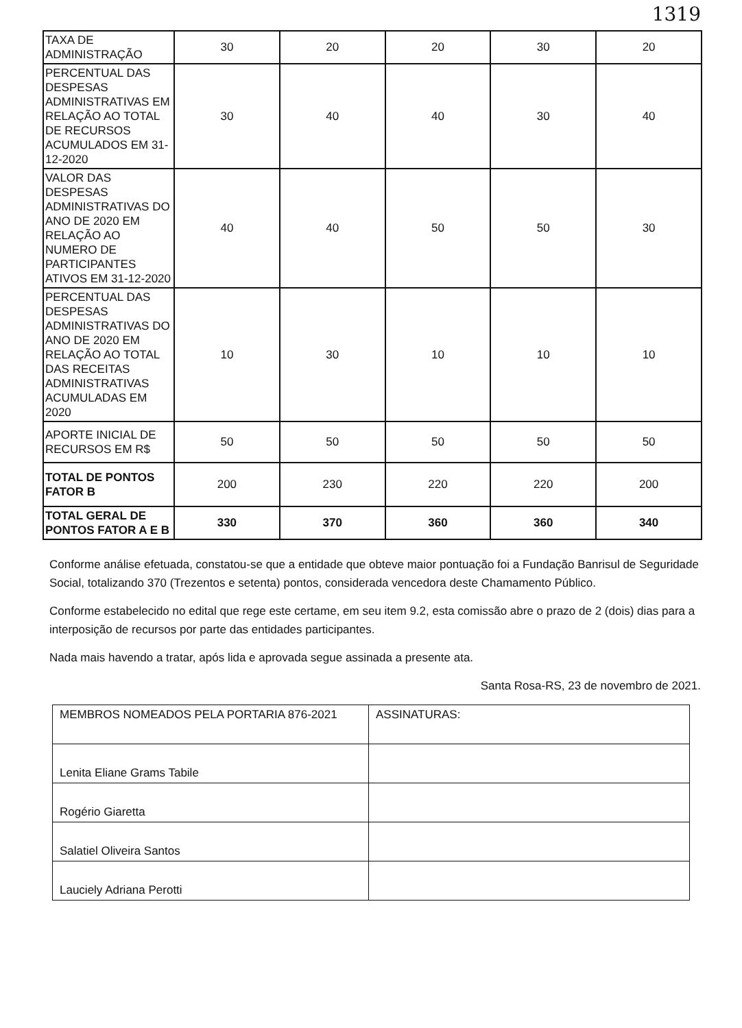1319
| TAXA DE ADMINISTRAÇÃO | 30 | 20 | 20 | 30 | 20 |
| PERCENTUAL DAS DESPESAS ADMINISTRATIVAS EM RELAÇÃO AO TOTAL DE RECURSOS ACUMULADOS EM 31-12-2020 | 30 | 40 | 40 | 30 | 40 |
| VALOR DAS DESPESAS ADMINISTRATIVAS DO ANO DE 2020 EM RELAÇÃO AO NUMERO DE PARTICIPANTES ATIVOS EM 31-12-2020 | 40 | 40 | 50 | 50 | 30 |
| PERCENTUAL DAS DESPESAS ADMINISTRATIVAS DO ANO DE 2020 EM RELAÇÃO AO TOTAL DAS RECEITAS ADMINISTRATIVAS ACUMULADAS EM 2020 | 10 | 30 | 10 | 10 | 10 |
| APORTE INICIAL DE RECURSOS EM R$ | 50 | 50 | 50 | 50 | 50 |
| TOTAL DE PONTOS FATOR B | 200 | 230 | 220 | 220 | 200 |
| TOTAL GERAL DE PONTOS FATOR A E B | 330 | 370 | 360 | 360 | 340 |
Conforme análise efetuada, constatou-se que a entidade que obteve maior pontuação foi a Fundação Banrisul de Seguridade Social, totalizando 370 (Trezentos e setenta) pontos, considerada vencedora deste Chamamento Público.
Conforme estabelecido no edital que rege este certame, em seu item 9.2, esta comissão abre o prazo de 2 (dois) dias para a interposição de recursos por parte das entidades participantes.
Nada mais havendo a tratar, após lida e aprovada segue assinada a presente ata.
Santa Rosa-RS, 23 de novembro de 2021.
| MEMBROS NOMEADOS PELA PORTARIA 876-2021 | ASSINATURAS: |
| Lenita Eliane Grams Tabile | |
| Rogério Giaretta | |
| Salatiel Oliveira Santos | |
| Lauciely Adriana Perotti | |